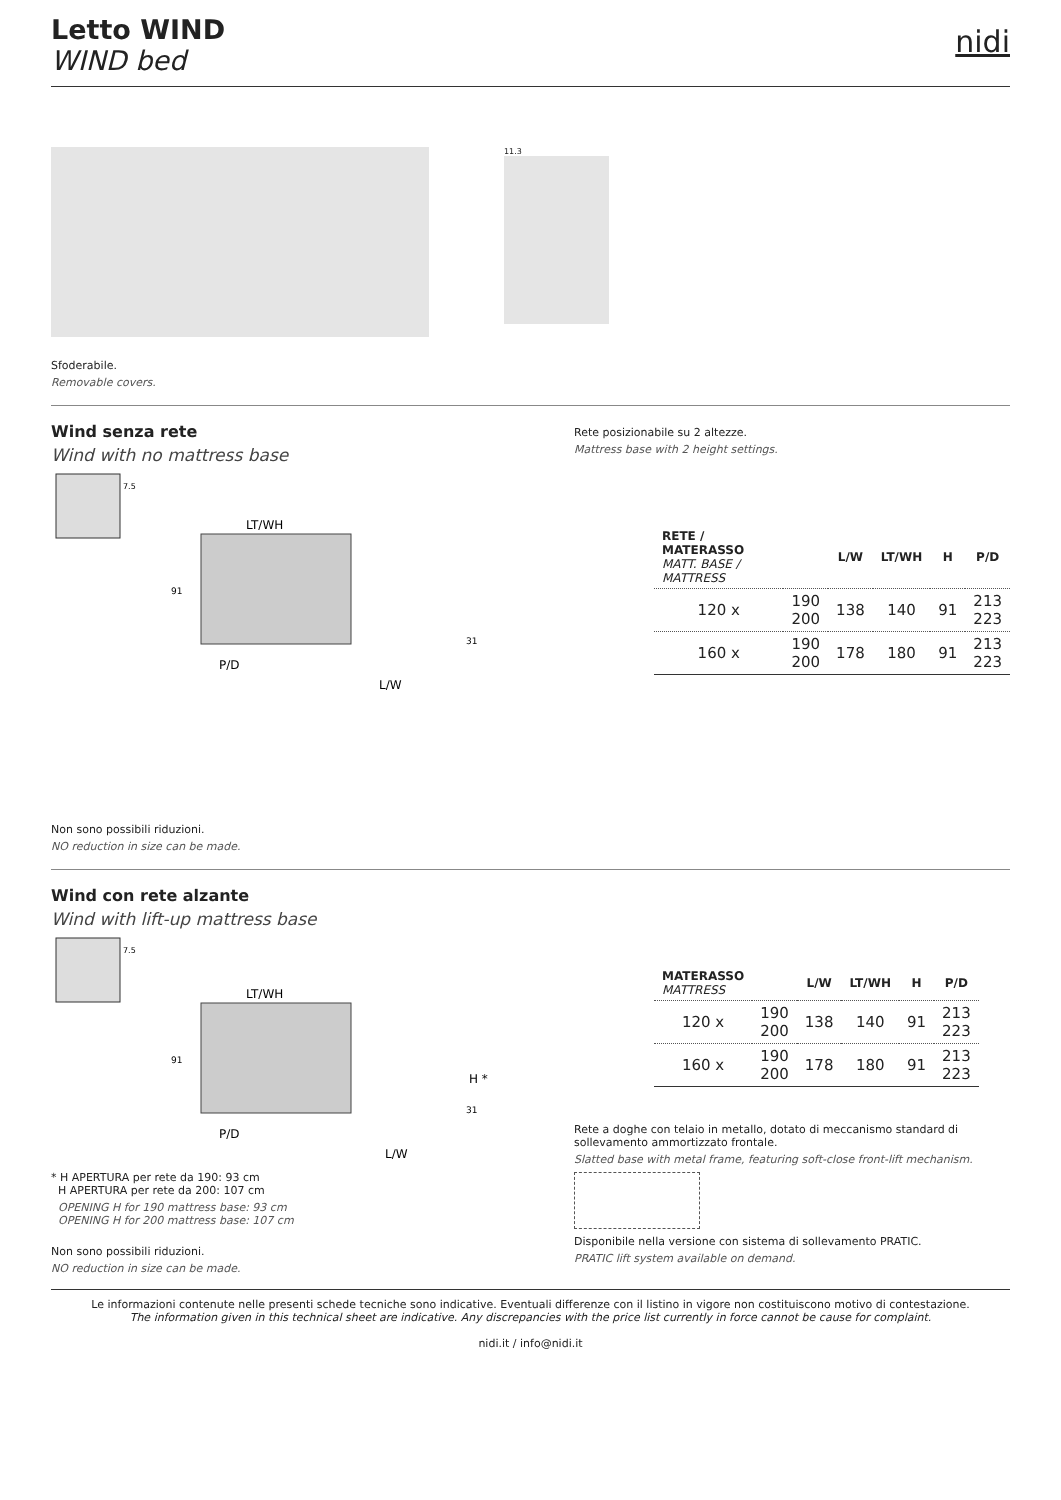Letto WIND
WIND bed
nidi
11.3
Sfoderabile.
Removable covers.
Wind senza rete
Wind with no mattress base
7.5
LT/WH
91
P/D
L/W
31
Rete posizionabile su 2 altezze.
Mattress base with 2 height settings.
| RETE / MATERASSO MATT. BASE / MATTRESS | | L/W | LT/WH | H | P/D |
| --- | --- | --- | --- | --- | --- |
| 120 x | 190 200 | 138 | 140 | 91 | 213 223 |
| 160 x | 190 200 | 178 | 180 | 91 | 213 223 |
Non sono possibili riduzioni.
NO reduction in size can be made.
Wind con rete alzante
Wind with lift-up mattress base
7.5
LT/WH
91
H *
P/D
L/W
31
* H APERTURA per rete da 190: 93 cm
H APERTURA per rete da 200: 107 cm
OPENING H for 190 mattress base: 93 cm
OPENING H for 200 mattress base: 107 cm
Non sono possibili riduzioni.
NO reduction in size can be made.
| MATERASSO MATTRESS | | L/W | LT/WH | H | P/D |
| --- | --- | --- | --- | --- | --- |
| 120 x | 190 200 | 138 | 140 | 91 | 213 223 |
| 160 x | 190 200 | 178 | 180 | 91 | 213 223 |
Rete a doghe con telaio in metallo, dotato di meccanismo standard di sollevamento ammortizzato frontale.
Slatted base with metal frame, featuring soft-close front-lift mechanism.
Disponibile nella versione con sistema di sollevamento PRATIC.
PRATIC lift system available on demand.
Le informazioni contenute nelle presenti schede tecniche sono indicative. Eventuali differenze con il listino in vigore non costituiscono motivo di contestazione.
The information given in this technical sheet are indicative. Any discrepancies with the price list currently in force cannot be cause for complaint.
nidi.it / info@nidi.it